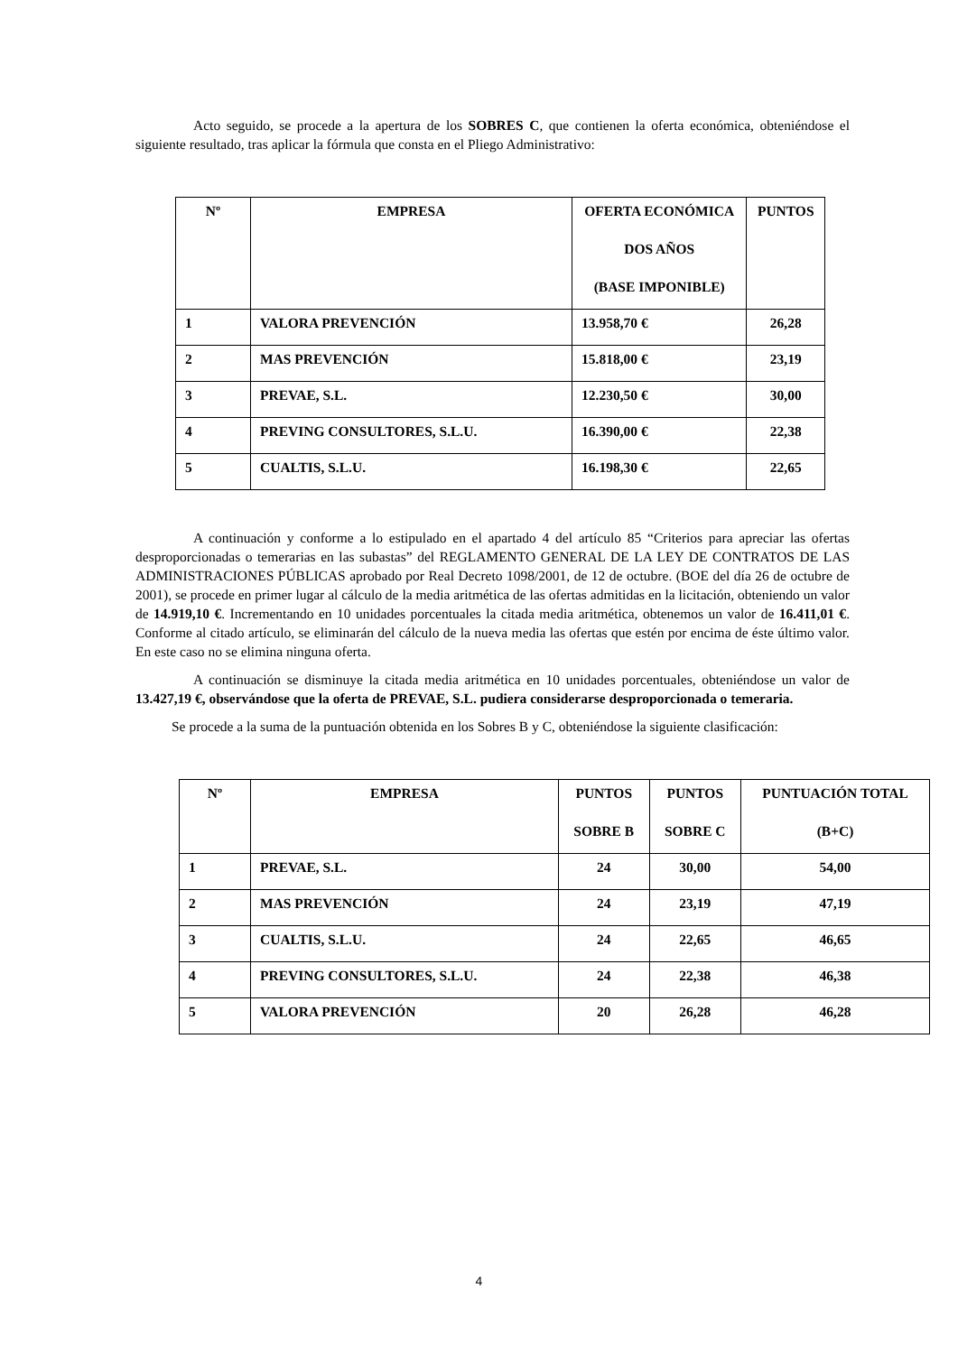Acto seguido, se procede a la apertura de los SOBRES C, que contienen la oferta económica, obteniéndose el siguiente resultado, tras aplicar la fórmula que consta en el Pliego Administrativo:
| Nº | EMPRESA | OFERTA ECONÓMICA DOS AÑOS (BASE IMPONIBLE) | PUNTOS |
| --- | --- | --- | --- |
| 1 | VALORA PREVENCIÓN | 13.958,70 € | 26,28 |
| 2 | MAS PREVENCIÓN | 15.818,00 € | 23,19 |
| 3 | PREVAE, S.L. | 12.230,50 € | 30,00 |
| 4 | PREVING CONSULTORES, S.L.U. | 16.390,00 € | 22,38 |
| 5 | CUALTIS, S.L.U. | 16.198,30 € | 22,65 |
A continuación y conforme a lo estipulado en el apartado 4 del artículo 85 “Criterios para apreciar las ofertas desproporcionadas o temerarias en las subastas” del REGLAMENTO GENERAL DE LA LEY DE CONTRATOS DE LAS ADMINISTRACIONES PÚBLICAS aprobado por Real Decreto 1098/2001, de 12 de octubre. (BOE del día 26 de octubre de 2001), se procede en primer lugar al cálculo de la media aritmética de las ofertas admitidas en la licitación, obteniendo un valor de 14.919,10 €. Incrementando en 10 unidades porcentuales la citada media aritmética, obtenemos un valor de 16.411,01 €. Conforme al citado artículo, se eliminarán del cálculo de la nueva media las ofertas que estén por encima de éste último valor. En este caso no se elimina ninguna oferta.
A continuación se disminuye la citada media aritmética en 10 unidades porcentuales, obteniéndose un valor de 13.427,19 €, observándose que la oferta de PREVAE, S.L. pudiera considerarse desproporcionada o temeraria.
Se procede a la suma de la puntuación obtenida en los Sobres B y C, obteniéndose la siguiente clasificación:
| Nº | EMPRESA | PUNTOS SOBRE B | PUNTOS SOBRE C | PUNTUACIÓN TOTAL (B+C) |
| --- | --- | --- | --- | --- |
| 1 | PREVAE, S.L. | 24 | 30,00 | 54,00 |
| 2 | MAS PREVENCIÓN | 24 | 23,19 | 47,19 |
| 3 | CUALTIS, S.L.U. | 24 | 22,65 | 46,65 |
| 4 | PREVING CONSULTORES, S.L.U. | 24 | 22,38 | 46,38 |
| 5 | VALORA PREVENCIÓN | 20 | 26,28 | 46,28 |
4